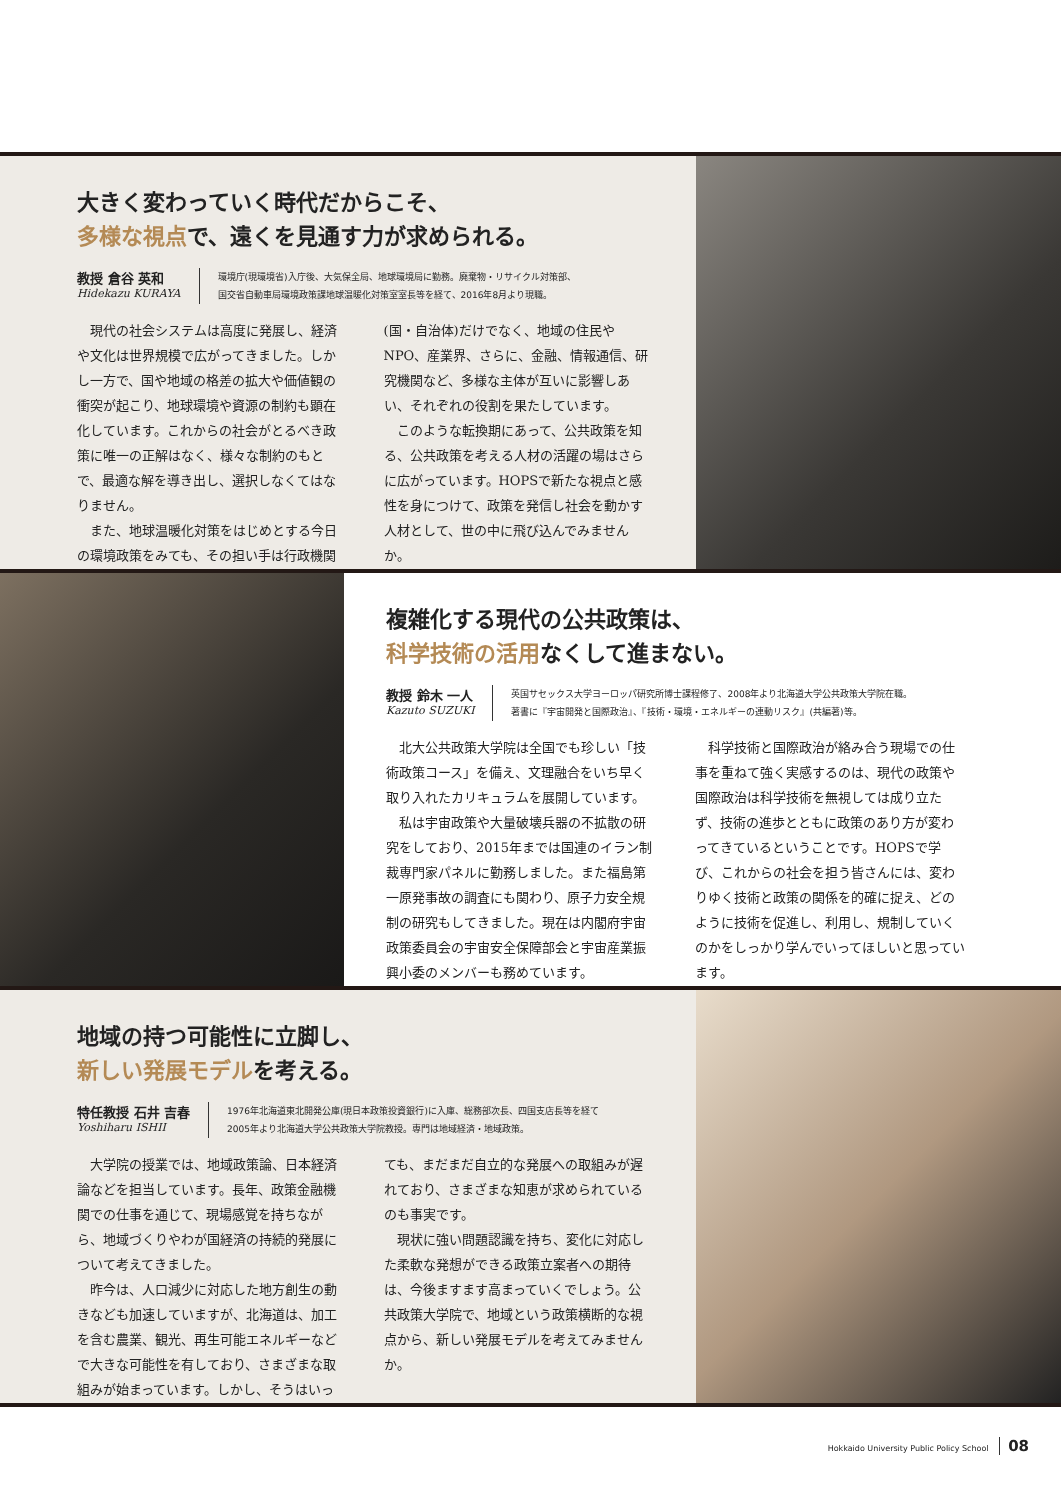大きく変わっていく時代だからこそ、
多様な視点で、遠くを見通す力が求められる。
教授 倉谷 英和
Hidekazu KURAYA
環境庁(現環境省)入庁後、大気保全局、地球環境局に勤務。廃棄物・リサイクル対策部、
国交省自動車局環境政策課地球温暖化対策室室長等を経て、2016年8月より現職。
現代の社会システムは高度に発展し、経済や文化は世界規模で広がってきました。しかし一方で、国や地域の格差の拡大や価値観の衝突が起こり、地球環境や資源の制約も顕在化しています。これからの社会がとるべき政策に唯一の正解はなく、様々な制約のもとで、最適な解を導き出し、選択しなくてはなりません。
また、地球温暖化対策をはじめとする今日の環境政策をみても、その担い手は行政機関(国・自治体)だけでなく、地域の住民やNPO、産業界、さらに、金融、情報通信、研究機関など、多様な主体が互いに影響しあい、それぞれの役割を果たしています。
このような転換期にあって、公共政策を知る、公共政策を考える人材の活躍の場はさらに広がっています。HOPSで新たな視点と感性を身につけて、政策を発信し社会を動かす人材として、世の中に飛び込んでみませんか。
複雑化する現代の公共政策は、
科学技術の活用なくして進まない。
教授 鈴木 一人
Kazuto SUZUKI
英国サセックス大学ヨーロッパ研究所博士課程修了、2008年より北海道大学公共政策大学院在職。
著書に『宇宙開発と国際政治』、『技術・環境・エネルギーの連動リスク』(共編著)等。
北大公共政策大学院は全国でも珍しい「技術政策コース」を備え、文理融合をいち早く取り入れたカリキュラムを展開しています。
私は宇宙政策や大量破壊兵器の不拡散の研究をしており、2015年までは国連のイラン制裁専門家パネルに勤務しました。また福島第一原発事故の調査にも関わり、原子力安全規制の研究もしてきました。現在は内閣府宇宙政策委員会の宇宙安全保障部会と宇宙産業振興小委のメンバーも務めています。
科学技術と国際政治が絡み合う現場での仕事を重ねて強く実感するのは、現代の政策や国際政治は科学技術を無視しては成り立たず、技術の進歩とともに政策のあり方が変わってきているということです。HOPSで学び、これからの社会を担う皆さんには、変わりゆく技術と政策の関係を的確に捉え、どのように技術を促進し、利用し、規制していくのかをしっかり学んでいってほしいと思っています。
地域の持つ可能性に立脚し、
新しい発展モデルを考える。
特任教授 石井 吉春
Yoshiharu ISHII
1976年北海道東北開発公庫(現日本政策投資銀行)に入庫、総務部次長、四国支店長等を経て
2005年より北海道大学公共政策大学院教授。専門は地域経済・地域政策。
大学院の授業では、地域政策論、日本経済論などを担当しています。長年、政策金融機関での仕事を通じて、現場感覚を持ちながら、地域づくりやわが国経済の持続的発展について考えてきました。
昨今は、人口減少に対応した地方創生の動きなども加速していますが、北海道は、加工を含む農業、観光、再生可能エネルギーなどで大きな可能性を有しており、さまざまな取組みが始まっています。しかし、そうはいっても、まだまだ自立的な発展への取組みが遅れており、さまざまな知恵が求められているのも事実です。
現状に強い問題認識を持ち、変化に対応した柔軟な発想ができる政策立案者への期待は、今後ますます高まっていくでしょう。公共政策大学院で、地域という政策横断的な視点から、新しい発展モデルを考えてみませんか。
Hokkaido University Public Policy School 08